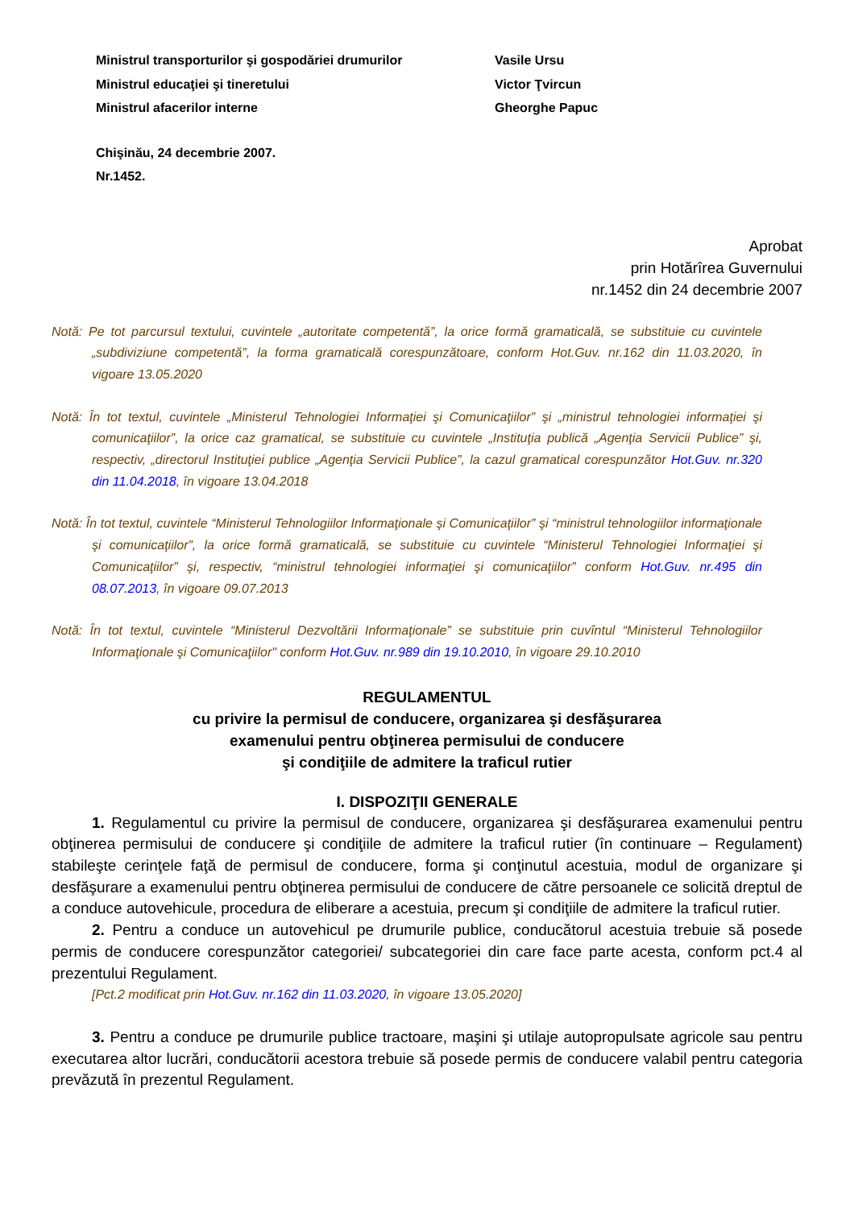Ministrul transporturilor şi gospodăriei drumurilor Vasile Ursu
Ministrul educaţiei şi tineretului Victor Ţvircun
Ministrul afacerilor interne Gheorghe Papuc
Chişinău, 24 decembrie 2007.
Nr.1452.
Aprobat
prin Hotărîrea Guvernului
nr.1452 din 24 decembrie 2007
Notă: Pe tot parcursul textului, cuvintele „autoritate competentă”, la orice formă gramaticală, se substituie cu cuvintele „subdiviziune competentă”, la forma gramaticală corespunzătoare, conform Hot.Guv. nr.162 din 11.03.2020, în vigoare 13.05.2020
Notă: În tot textul, cuvintele „Ministerul Tehnologiei Informaţiei şi Comunicaţiilor” şi „ministrul tehnologiei informaţiei şi comunicaţiilor”, la orice caz gramatical, se substituie cu cuvintele „Instituţia publică „Agenţia Servicii Publice” şi, respectiv, „directorul Instituţiei publice „Agenţia Servicii Publice”, la cazul gramatical corespunzător Hot.Guv. nr.320 din 11.04.2018, în vigoare 13.04.2018
Notă: În tot textul, cuvintele “Ministerul Tehnologiilor Informaţionale şi Comunicaţiilor” şi “ministrul tehnologiilor informaţionale şi comunicaţiilor”, la orice formă gramaticală, se substituie cu cuvintele “Ministerul Tehnologiei Informaţiei şi Comunicaţiilor” şi, respectiv, “ministrul tehnologiei informaţiei şi comunicaţiilor” conform Hot.Guv. nr.495 din 08.07.2013, în vigoare 09.07.2013
Notă: În tot textul, cuvintele “Ministerul Dezvoltării Informaţionale” se substituie prin cuvîntul “Ministerul Tehnologiilor Informaţionale şi Comunicaţiilor" conform Hot.Guv. nr.989 din 19.10.2010, în vigoare 29.10.2010
REGULAMENTUL
cu privire la permisul de conducere, organizarea şi desfăşurarea
examenului pentru obţinerea permisului de conducere
şi condiţiile de admitere la traficul rutier
I. DISPOZIŢII GENERALE
1. Regulamentul cu privire la permisul de conducere, organizarea şi desfăşurarea examenului pentru obţinerea permisului de conducere şi condiţiile de admitere la traficul rutier (în continuare – Regulament) stabileşte cerinţele faţă de permisul de conducere, forma şi conţinutul acestuia, modul de organizare şi desfăşurare a examenului pentru obţinerea permisului de conducere de către persoanele ce solicită dreptul de a conduce autovehicule, procedura de eliberare a acestuia, precum şi condiţiile de admitere la traficul rutier.
2. Pentru a conduce un autovehicul pe drumurile publice, conducătorul acestuia trebuie să posede permis de conducere corespunzător categoriei/ subcategoriei din care face parte acesta, conform pct.4 al prezentului Regulament.
[Pct.2 modificat prin Hot.Guv. nr.162 din 11.03.2020, în vigoare 13.05.2020]
3. Pentru a conduce pe drumurile publice tractoare, maşini şi utilaje autopropulsate agricole sau pentru executarea altor lucrări, conducătorii acestora trebuie să posede permis de conducere valabil pentru categoria prevăzută în prezentul Regulament.